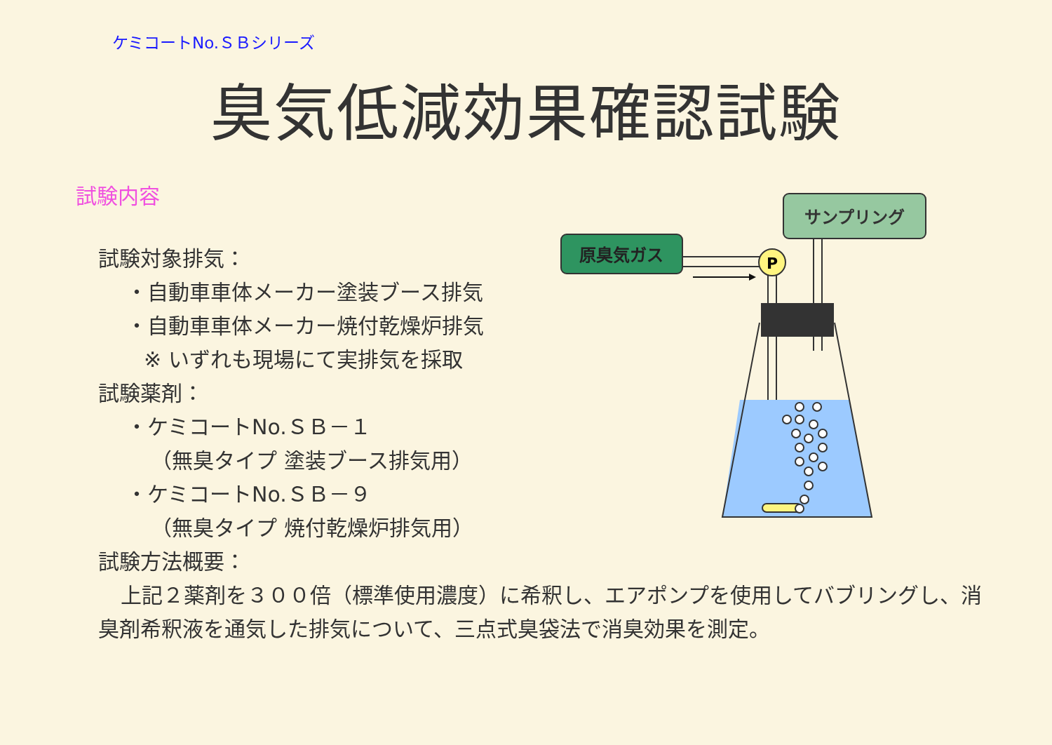ケミコートNo.ＳＢシリーズ
臭気低減効果確認試験
試験内容
試験対象排気：
・自動車車体メーカー塗装ブース排気
・自動車車体メーカー焼付乾燥炉排気
※ いずれも現場にて実排気を採取
試験薬剤：
・ケミコートNo.ＳＢ－１
（無臭タイプ 塗装ブース排気用）
・ケミコートNo.ＳＢ－９
（無臭タイプ 焼付乾燥炉排気用）
試験方法概要：
上記２薬剤を３００倍（標準使用濃度）に希釈し、エアポンプを使用してバブリングし、消臭剤希釈液を通気した排気について、三点式臭袋法で消臭効果を測定。
サンプリング
原臭気ガス
P